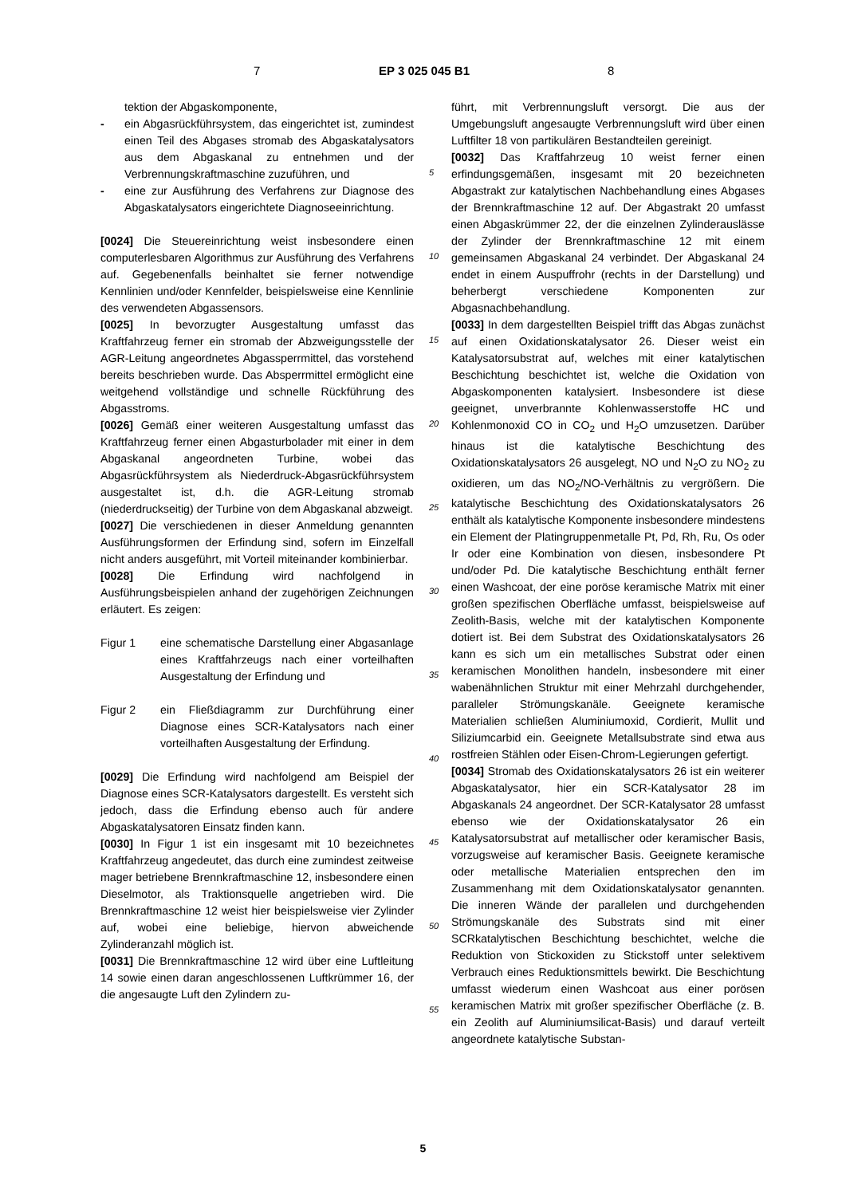7 EP 3 025 045 B1 8
tektion der Abgaskomponente,
- ein Abgasrückführsystem, das eingerichtet ist, zumindest einen Teil des Abgases stromab des Abgaskatalysators aus dem Abgaskanal zu entnehmen und der Verbrennungskraftmaschine zuzuführen, und
- eine zur Ausführung des Verfahrens zur Diagnose des Abgaskatalysators eingerichtete Diagnoseeinrichtung.
[0024] Die Steuereinrichtung weist insbesondere einen computerlesbaren Algorithmus zur Ausführung des Verfahrens auf. Gegebenenfalls beinhaltet sie ferner notwendige Kennlinien und/oder Kennfelder, beispielsweise eine Kennlinie des verwendeten Abgassensors.
[0025] In bevorzugter Ausgestaltung umfasst das Kraftfahrzeug ferner ein stromab der Abzweigungsstelle der AGR-Leitung angeordnetes Abgassperrmittel, das vorstehend bereits beschrieben wurde. Das Absperrmittel ermöglicht eine weitgehend vollständige und schnelle Rückführung des Abgasstroms.
[0026] Gemäß einer weiteren Ausgestaltung umfasst das Kraftfahrzeug ferner einen Abgasturbolader mit einer in dem Abgaskanal angeordneten Turbine, wobei das Abgasrückführsystem als Niederdruck-Abgasrückführsystem ausgestaltet ist, d.h. die AGR-Leitung stromab (niederdruckseitig) der Turbine von dem Abgaskanal abzweigt.
[0027] Die verschiedenen in dieser Anmeldung genannten Ausführungsformen der Erfindung sind, sofern im Einzelfall nicht anders ausgeführt, mit Vorteil miteinander kombinierbar.
[0028] Die Erfindung wird nachfolgend in Ausführungsbeispielen anhand der zugehörigen Zeichnungen erläutert. Es zeigen:
Figur 1 eine schematische Darstellung einer Abgasanlage eines Kraftfahrzeugs nach einer vorteilhaften Ausgestaltung der Erfindung und
Figur 2 ein Fließdiagramm zur Durchführung einer Diagnose eines SCR-Katalysators nach einer vorteilhaften Ausgestaltung der Erfindung.
[0029] Die Erfindung wird nachfolgend am Beispiel der Diagnose eines SCR-Katalysators dargestellt. Es versteht sich jedoch, dass die Erfindung ebenso auch für andere Abgaskatalysatoren Einsatz finden kann.
[0030] In Figur 1 ist ein insgesamt mit 10 bezeichnetes Kraftfahrzeug angedeutet, das durch eine zumindest zeitweise mager betriebene Brennkraftmaschine 12, insbesondere einen Dieselmotor, als Traktionsquelle angetrieben wird. Die Brennkraftmaschine 12 weist hier beispielsweise vier Zylinder auf, wobei eine beliebige, hiervon abweichende Zylinderanzahl möglich ist.
[0031] Die Brennkraftmaschine 12 wird über eine Luftleitung 14 sowie einen daran angeschlossenen Luftkrümmer 16, der die angesaugte Luft den Zylindern zu-
5
10
15
20
25
30
35
40
45
50
55
führt, mit Verbrennungsluft versorgt. Die aus der Umgebungsluft angesaugte Verbrennungsluft wird über einen Luftfilter 18 von partikulären Bestandteilen gereinigt.
[0032] Das Kraftfahrzeug 10 weist ferner einen erfindungsgemäßen, insgesamt mit 20 bezeichneten Abgastrakt zur katalytischen Nachbehandlung eines Abgases der Brennkraftmaschine 12 auf. Der Abgastrakt 20 umfasst einen Abgaskrümmer 22, der die einzelnen Zylinderauslässe der Zylinder der Brennkraftmaschine 12 mit einem gemeinsamen Abgaskanal 24 verbindet. Der Abgaskanal 24 endet in einem Auspuffrohr (rechts in der Darstellung) und beherbergt verschiedene Komponenten zur Abgasnachbehandlung.
[0033] In dem dargestellten Beispiel trifft das Abgas zunächst auf einen Oxidationskatalysator 26. Dieser weist ein Katalysatorsubstrat auf, welches mit einer katalytischen Beschichtung beschichtet ist, welche die Oxidation von Abgaskomponenten katalysiert. Insbesondere ist diese geeignet, unverbrannte Kohlenwasserstoffe HC und Kohlenmonoxid CO in CO<sub>2</sub> und H<sub>2</sub>O umzusetzen. Darüber hinaus ist die katalytische Beschichtung des Oxidationskatalysators 26 ausgelegt, NO und N<sub>2</sub>O zu NO<sub>2</sub> zu oxidieren, um das NO<sub>2</sub>/NO-Verhältnis zu vergrößern. Die katalytische Beschichtung des Oxidationskatalysators 26 enthält als katalytische Komponente insbesondere mindestens ein Element der Platingruppenmetalle Pt, Pd, Rh, Ru, Os oder Ir oder eine Kombination von diesen, insbesondere Pt und/oder Pd. Die katalytische Beschichtung enthält ferner einen Washcoat, der eine poröse keramische Matrix mit einer großen spezifischen Oberfläche umfasst, beispielsweise auf Zeolith-Basis, welche mit der katalytischen Komponente dotiert ist. Bei dem Substrat des Oxidationskatalysators 26 kann es sich um ein metallisches Substrat oder einen keramischen Monolithen handeln, insbesondere mit einer wabenähnlichen Struktur mit einer Mehrzahl durchgehender, paralleler Strömungskanäle. Geeignete keramische Materialien schließen Aluminiumoxid, Cordierit, Mullit und Siliziumcarbid ein. Geeignete Metallsubstrate sind etwa aus rostfreien Stählen oder Eisen-Chrom-Legierungen gefertigt.
[0034] Stromab des Oxidationskatalysators 26 ist ein weiterer Abgaskatalysator, hier ein SCR-Katalysator 28 im Abgaskanals 24 angeordnet. Der SCR-Katalysator 28 umfasst ebenso wie der Oxidationskatalysator 26 ein Katalysatorsubstrat auf metallischer oder keramischer Basis, vorzugsweise auf keramischer Basis. Geeignete keramische oder metallische Materialien entsprechen den im Zusammenhang mit dem Oxidationskatalysator genannten. Die inneren Wände der parallelen und durchgehenden Strömungskanäle des Substrats sind mit einer SCRkatalytischen Beschichtung beschichtet, welche die Reduktion von Stickoxiden zu Stickstoff unter selektivem Verbrauch eines Reduktionsmittels bewirkt. Die Beschichtung umfasst wiederum einen Washcoat aus einer porösen keramischen Matrix mit großer spezifischer Oberfläche (z. B. ein Zeolith auf Aluminiumsilicat-Basis) und darauf verteilt angeordnete katalytische Substan-
5